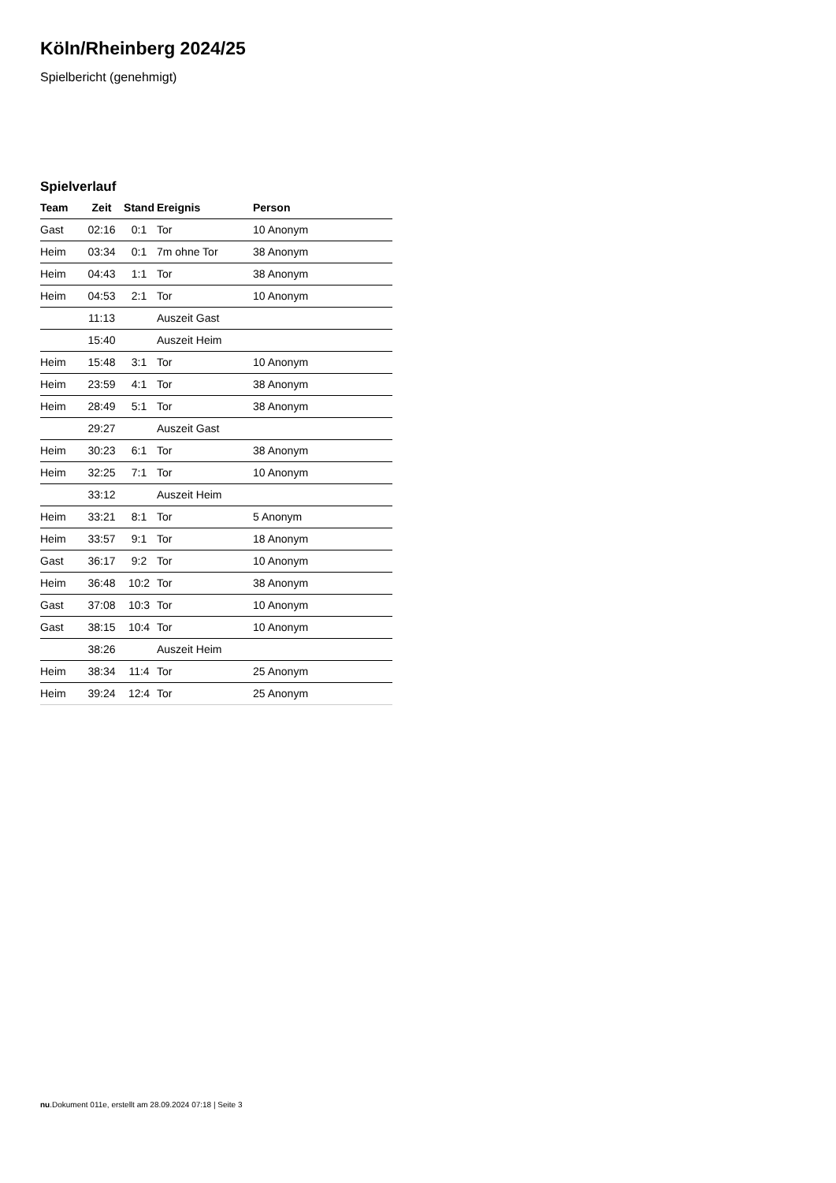Köln/Rheinberg 2024/25
Spielbericht (genehmigt)
Spielverlauf
| Team | Zeit | Stand | Ereignis | Person |
| --- | --- | --- | --- | --- |
| Gast | 02:16 | 0:1 | Tor | 10 Anonym |
| Heim | 03:34 | 0:1 | 7m ohne Tor | 38 Anonym |
| Heim | 04:43 | 1:1 | Tor | 38 Anonym |
| Heim | 04:53 | 2:1 | Tor | 10 Anonym |
| | 11:13 | | Auszeit Gast | |
| | 15:40 | | Auszeit Heim | |
| Heim | 15:48 | 3:1 | Tor | 10 Anonym |
| Heim | 23:59 | 4:1 | Tor | 38 Anonym |
| Heim | 28:49 | 5:1 | Tor | 38 Anonym |
| | 29:27 | | Auszeit Gast | |
| Heim | 30:23 | 6:1 | Tor | 38 Anonym |
| Heim | 32:25 | 7:1 | Tor | 10 Anonym |
| | 33:12 | | Auszeit Heim | |
| Heim | 33:21 | 8:1 | Tor | 5 Anonym |
| Heim | 33:57 | 9:1 | Tor | 18 Anonym |
| Gast | 36:17 | 9:2 | Tor | 10 Anonym |
| Heim | 36:48 | 10:2 | Tor | 38 Anonym |
| Gast | 37:08 | 10:3 | Tor | 10 Anonym |
| Gast | 38:15 | 10:4 | Tor | 10 Anonym |
| | 38:26 | | Auszeit Heim | |
| Heim | 38:34 | 11:4 | Tor | 25 Anonym |
| Heim | 39:24 | 12:4 | Tor | 25 Anonym |
nu.Dokument 011e, erstellt am 28.09.2024 07:18 | Seite 3